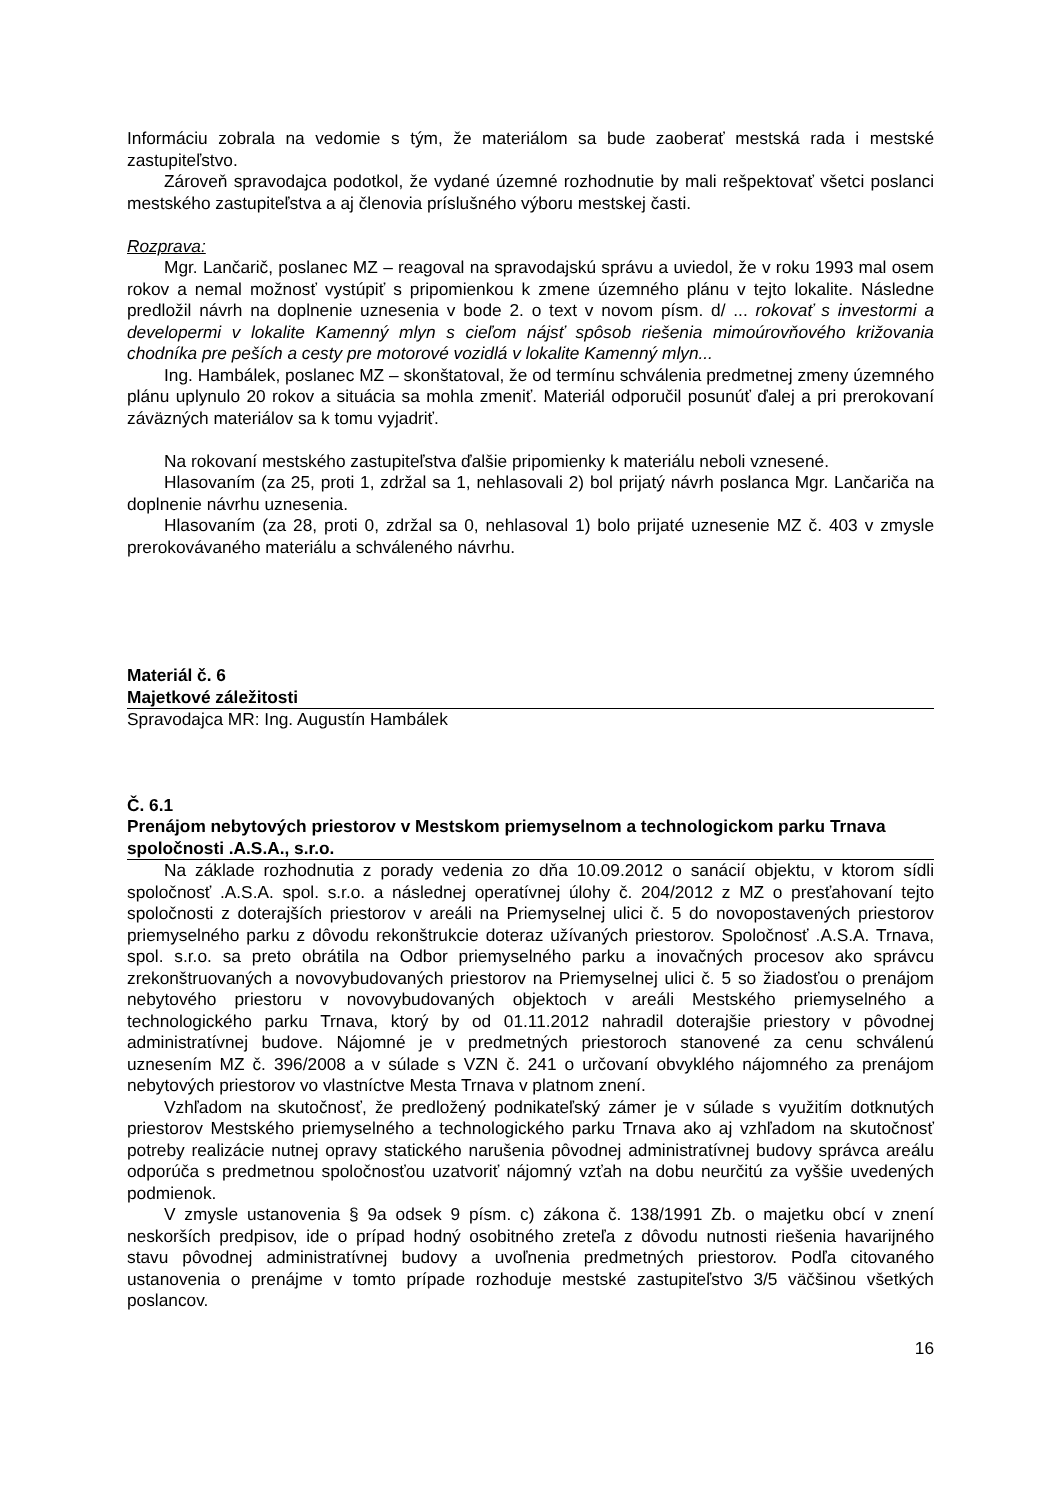Informáciu zobrala na vedomie s tým, že materiálom sa bude zaoberať mestská rada i mestské zastupiteľstvo.
Zároveň spravodajca podotkol, že vydané územné rozhodnutie by mali rešpektovať všetci poslanci mestského zastupiteľstva a aj členovia príslušného výboru mestskej časti.
Rozprava:
Mgr. Lančarič, poslanec MZ – reagoval na spravodajskú správu a uviedol, že v roku 1993 mal osem rokov a nemal možnosť vystúpiť s pripomienkou k zmene územného plánu v tejto lokalite. Následne predložil návrh na doplnenie uznesenia v bode 2. o text v novom písm. d/ ... rokovať s investormi a developermi v lokalite Kamenný mlyn s cieľom nájsť spôsob riešenia mimoúrovňového križovania chodníka pre peších a cesty pre motorové vozidlá v lokalite Kamenný mlyn...
Ing. Hambálek, poslanec MZ – skonštatoval, že od termínu schválenia predmetnej zmeny územného plánu uplynulo 20 rokov a situácia sa mohla zmeniť. Materiál odporučil posunúť ďalej a pri prerokovaní záväzných materiálov sa k tomu vyjadriť.
Na rokovaní mestského zastupiteľstva ďalšie pripomienky k materiálu neboli vznesené.
Hlasovaním (za 25, proti 1, zdržal sa 1, nehlasovali 2) bol prijatý návrh poslanca Mgr. Lančariča na doplnenie návrhu uznesenia.
Hlasovaním (za 28, proti 0, zdržal sa 0, nehlasoval 1) bolo prijaté uznesenie MZ č. 403 v zmysle prerokovávaného materiálu a schváleného návrhu.
Materiál č. 6
Majetkové záležitosti
Spravodajca MR: Ing. Augustín Hambálek
Č. 6.1
Prenájom nebytových priestorov v Mestskom priemyselnom a technologickom parku Trnava spoločnosti .A.S.A., s.r.o.
Na základe rozhodnutia z porady vedenia zo dňa 10.09.2012 o sanácií objektu, v ktorom sídli spoločnosť .A.S.A. spol. s.r.o. a následnej operatívnej úlohy č. 204/2012 z MZ o presťahovaní tejto spoločnosti z doterajších priestorov v areáli na Priemyselnej ulici č. 5 do novopostavených priestorov priemyselného parku z dôvodu rekonštrukcie doteraz užívaných priestorov. Spoločnosť .A.S.A. Trnava, spol. s.r.o. sa preto obrátila na Odbor priemyselného parku a inovačných procesov ako správcu zrekonštruovaných a novovybudovaných priestorov na Priemyselnej ulici č. 5 so žiadosťou o prenájom nebytového priestoru v novovybudovaných objektoch v areáli Mestského priemyselného a technologického parku Trnava, ktorý by od 01.11.2012 nahradil doterajšie priestory v pôvodnej administratívnej budove. Nájomné je v predmetných priestoroch stanovené za cenu schválenú uznesením MZ č. 396/2008 a v súlade s VZN č. 241 o určovaní obvyklého nájomného za prenájom nebytových priestorov vo vlastníctve Mesta Trnava v platnom znení.
Vzhľadom na skutočnosť, že predložený podnikateľský zámer je v súlade s využitím dotknutých priestorov Mestského priemyselného a technologického parku Trnava ako aj vzhľadom na skutočnosť potreby realizácie nutnej opravy statického narušenia pôvodnej administratívnej budovy správca areálu odporúča s predmetnou spoločnosťou uzatvoriť nájomný vzťah na dobu neurčitú za vyššie uvedených podmienok.
V zmysle ustanovenia § 9a odsek 9 písm. c) zákona č. 138/1991 Zb. o majetku obcí v znení neskorších predpisov, ide o prípad hodný osobitného zreteľa z dôvodu nutnosti riešenia havarijného stavu pôvodnej administratívnej budovy a uvoľnenia predmetných priestorov. Podľa citovaného ustanovenia o prenájme v tomto prípade rozhoduje mestské zastupiteľstvo 3/5 väčšinou všetkých poslancov.
16